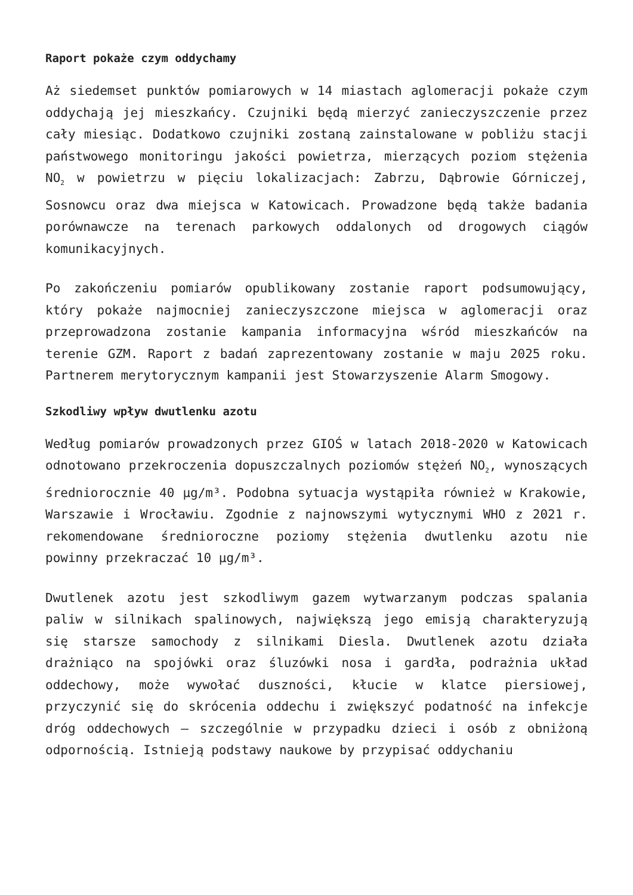Raport pokaże czym oddychamy
Aż siedemset punktów pomiarowych w 14 miastach aglomeracji pokaże czym oddychają jej mieszkańcy. Czujniki będą mierzyć zanieczyszczenie przez cały miesiąc. Dodatkowo czujniki zostaną zainstalowane w pobliżu stacji państwowego monitoringu jakości powietrza, mierzących poziom stężenia NO<sub>2</sub> w powietrzu w pięciu lokalizacjach: Zabrzu, Dąbrowie Górniczej, Sosnowcu oraz dwa miejsca w Katowicach. Prowadzone będą także badania porównawcze na terenach parkowych oddalonych od drogowych ciągów komunikacyjnych.
Po zakończeniu pomiarów opublikowany zostanie raport podsumowujący, który pokaże najmocniej zanieczyszczone miejsca w aglomeracji oraz przeprowadzona zostanie kampania informacyjna wśród mieszkańców na terenie GZM. Raport z badań zaprezentowany zostanie w maju 2025 roku. Partnerem merytorycznym kampanii jest Stowarzyszenie Alarm Smogowy.
Szkodliwy wpływ dwutlenku azotu
Według pomiarów prowadzonych przez GIOŚ w latach 2018-2020 w Katowicach odnotowano przekroczenia dopuszczalnych poziomów stężeń NO<sub>2</sub>, wynoszących średniorocznie 40 µg/m³. Podobna sytuacja wystąpiła również w Krakowie, Warszawie i Wrocławiu. Zgodnie z najnowszymi wytycznymi WHO z 2021 r. rekomendowane średnioroczne poziomy stężenia dwutlenku azotu nie powinny przekraczać 10 µg/m³.
Dwutlenek azotu jest szkodliwym gazem wytwarzanym podczas spalania paliw w silnikach spalinowych, największą jego emisją charakteryzują się starsze samochody z silnikami Diesla. Dwutlenek azotu działa drażniąco na spojówki oraz śluzówki nosa i gardła, podrażnia układ oddechowy, może wywołać duszności, kłucie w klatce piersiowej, przyczynić się do skrócenia oddechu i zwiększyć podatność na infekcje dróg oddechowych – szczególnie w przypadku dzieci i osób z obniżoną odpornością. Istnieją podstawy naukowe by przypisać oddychaniu